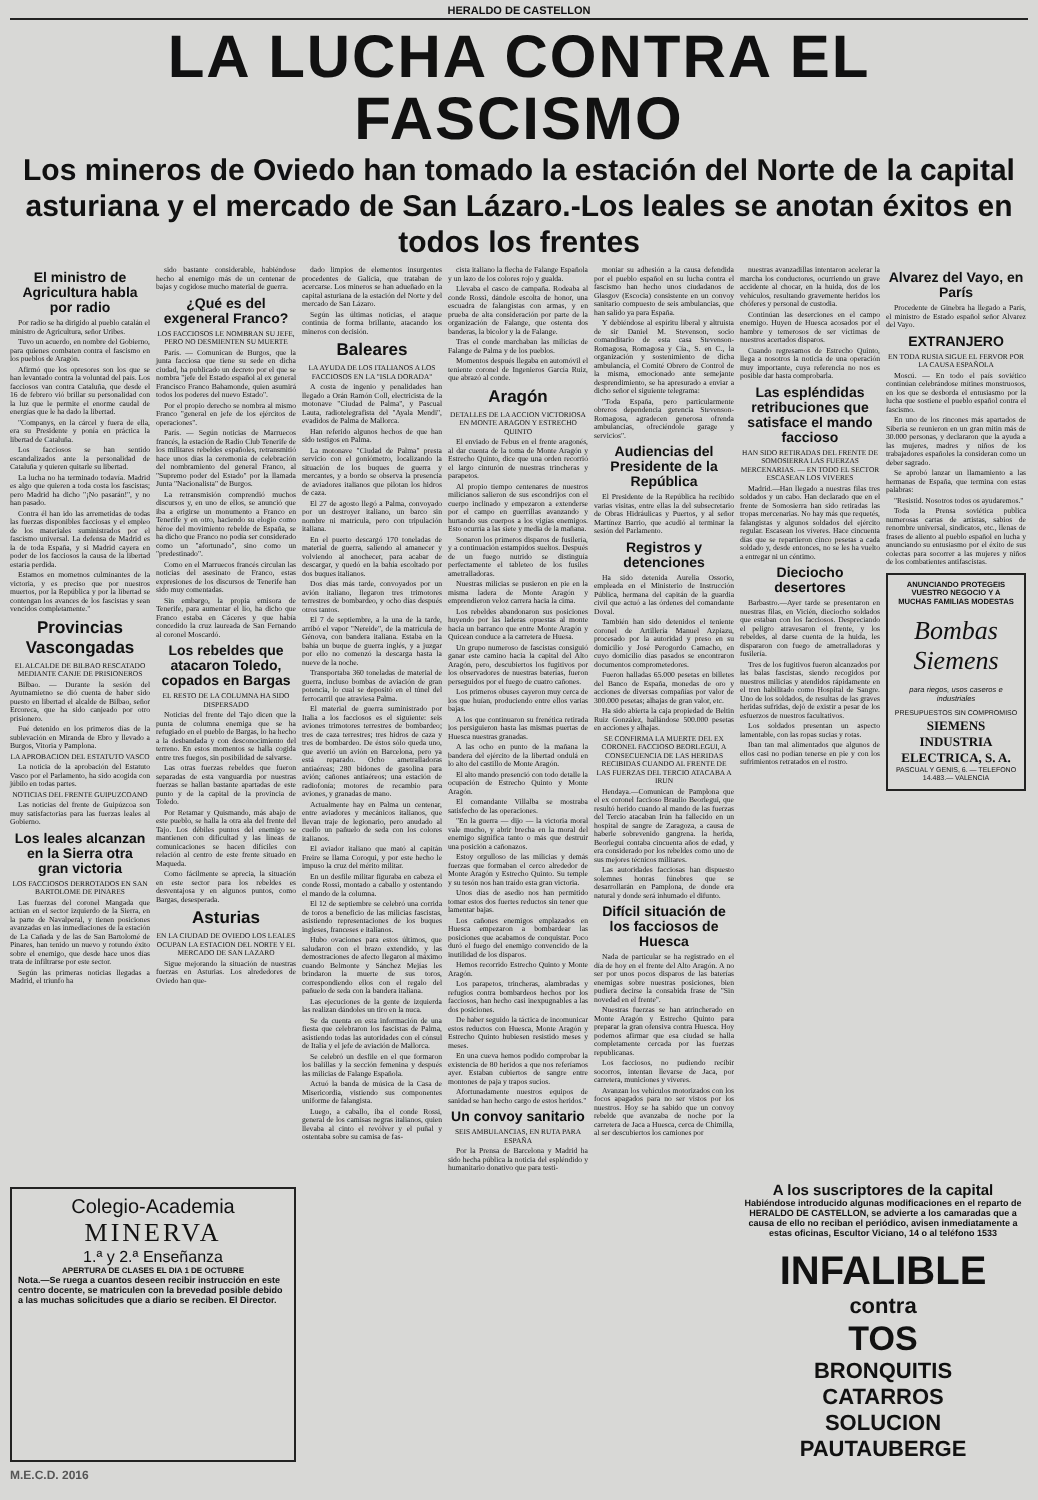HERALDO DE CASTELLON
LA LUCHA CONTRA EL FASCISMO
Los mineros de Oviedo han tomado la estación del Norte de la capital asturiana y el mercado de San Lázaro.-Los leales se anotan éxitos en todos los frentes
El ministro de Agricultura habla por radio
Por radio se ha dirigido al pueblo catalán el ministro de Agricultura, señor Uribes.
Tuvo un acuerdo, en nombre del Gobierno, para quienes combaten contra el fascismo en los pueblos de Aragón.
Afirmó que los opresores son los que se han levantado contra la voluntad del país. Los facciosos van contra Cataluña, que desde el 16 de febrero vió brillar su personalidad con la luz que le permite el enorme caudal de energías que le ha dado la libertad.
"Companys, en la cárcel y fuera de ella, era su Presidente y ponía en práctica la libertad de Cataluña.
Los facciosos se han sentido escandalizados ante la personalidad de Cataluña y quieren quitarle su libertad.
La lucha no ha terminado todavía. Madrid es algo que quieren a toda costa los fascistas; pero Madrid ha dicho "¡No pasarán!", y no han pasado.
Contra él han ido las arremetidas de todas las fuerzas disponibles facciosas y el empleo de los materiales suministrados por el fascismo universal. La defensa de Madrid es la de toda España, y si Madrid cayera en poder de los facciosos la causa de la libertad estaría perdida.
Estamos en mometnos culminantes de la victoria, y es preciso que por nuestros muertos, por la República y por la libertad se contengan los avances de los fascistas y sean vencidos completamente."
Provincias Vascongadas
EL ALCALDE DE BILBAO RESCATADO MEDIANTE CANJE DE PRISIONEROS
Bilbao. — Durante la sesión del Ayutnamietno se dió cuenta de haber sido puesto en libertad el alcalde de Bilbao, señor Ercoreca, que ha sido canjeado por otro prisionero.
Fué detenido en los primeros días de la sublevación en Miranda de Ebro y llevado a Burgos, Vitoria y Pamplona.
LA APROBACION DEL ESTATUTO VASCO
La noticia de la aprobación del Estatuto Vasco por el Parlamento, ha sido acogida con júbilo en todas partes.
NOTICIAS DEL FRENTE GUIPUZCOANO
Las noticias del frente de Guipúzcoa son muy satisfactorias para las fuerzas leales al Gobierno.
Los leales alcanzan en la Sierra otra gran victoria
LOS FACCIOSOS DERROTADOS EN SAN BARTOLOME DE PINARES
Las fuerzas del coronel Mangada que actúan en el sector izquierdo de la Sierra, en la parte de Navalperal, y tienen posiciones avanzadas en las inmediaciones de la estación de La Cañada y de las de San Bartolomé de Pinares, han tenido un nuevo y rotundo éxito sobre el enemigo, que desde hace unos días trata de infiltrarse por este sector.
Según las primeras noticias llegadas a Madrid, el triunfo ha
sido bastante considerable, habiéndose hecho al enemigo más de un centenar de bajas y cogidose mucho material de guerra.
¿Qué es del exgeneral Franco?
LOS FACCIOSOS LE NOMBRAN SU JEFE, PERO NO DESMIENTEN SU MUERTE
París. — Comunican de Burgos, que la junta facciosa que tiene su sede en dicha ciudad, ha publicado un decreto por el que se nombra "jefe del Estado español al ex general Francisco Franco Bahamonde, quien asumirá todos los poderes del nuevo Estado".
Por el propio derecho se nombra al mismo Franco "general en jefe de los ejércitos de operaciones".
París. — Según noticias de Marruecos francés, la estación de Radio Club Tenerife de los militares rebeldes españoles, retransmitió hace unos días la ceremonia de celebración del nombramiento del general Franco, al "Supremo poder del Estado" por la llamada Junta "Nacionalista" de Burgos.
La retransmisión comprendió muchos discursos y, en uno de ellos, se anunció que iba a erigirse un monumento a Franco en Tenerife y en otro, haciendo su elogio como héroe del movimiento rebelde de España, se ha dicho que Franco no podía ser considerado como un "afortunado", sino como un "predestinado".
Como en el Marruecos francés circulan las noticias del asesinato de Franco, estas expresiones de los discursos de Tenerife han sido muy comentadas.
Sin embargo, la propia emisora de Tenerife, para aumentar el lío, ha dicho que Franco estaba en Cáceres y que había concedido la cruz laureada de San Fernando al coronel Moscardó.
Los rebeldes que atacaron Toledo, copados en Bargas
EL RESTO DE LA COLUMNA HA SIDO DISPERSADO
Noticias del frente del Tajo dicen que la punta de columna enemiga que se ha refugiado en el pueblo de Bargas, lo ha hecho a la desbandada y con desconocimiento del terreno. En estos momentos se halla cogida entre tres fuegos, sin posibilidad de salvarse.
Las otras fuerzas rebeldes que fueron separadas de esta vanguardia por nuestras fuerzas se hallan bastante apartadas de este punto y de la capital de la provincia de Toledo.
Por Retamar y Quismando, más abajo de este pueblo, se halla la otra ala del frente del Tajo. Los débiles puntos del enemigo se mantienen con dificultad y las líneas de comunicaciones se hacen difíciles con relación al centro de este frente situado en Maqueda.
Como fácilmente se aprecia, la situación en este sector para los rebeldes es desventajosa y en algunos puntos, como Bargas, desesperada.
Asturias
EN LA CIUDAD DE OVIEDO LOS LEALES OCUPAN LA ESTACION DEL NORTE Y EL MERCADO DE SAN LAZARO
Sigue mejorando la situación de nuestras fuerzas en Asturias. Los alrededores de Oviedo han que-
dado limpios de elementos insurgentes procedentes de Galicia, que trataban de acercarse. Los mineros se han adueñado en la capital asturiana de la estación del Norte y del mercado de San Lázaro.
Según las últimas noticias, el ataque continúa de forma brillante, atacando los mineros con decisión.
Baleares
LA AYUDA DE LOS ITALIANOS A LOS FACCIOSOS EN LA "ISLA DORADA"
A costa de ingenio y penalidades han llegado a Orán Ramón Coll, electricista de la motonave "Ciudad de Palma", y Pascual Lauta, radiotelegrafista del "Ayala Mendi", evadidos de Palma de Mallorca.
Han referido algunos hechos de que han sido testigos en Palma.
La motonave "Ciudad de Palma" presta servicio con el goniómetro, localizando la situación de los buques de guerra y mercantes, y a bordo se observa la presencia de aviadores italianos que pilotan los hidros de caza.
El 27 de agosto llegó a Palma, convoyado por un destroyer italiano, un barco sin nombre ni matrícula, pero con tripulación italiana.
En el puerto descargó 170 toneladas de material de guerra, saliendo al amanecer y volviendo al anochecer, para acabar de descargar, y quedó en la bahía escoltado por dos buques italianos.
Dos días más tarde, convoyados por un avión italiano, llegaron tres trimotores terrestres de bombardeo, y ocho días después otros tantos.
El 7 de septiembre, a la una de la tarde, arribó el vapor "Nereide", de la matrícula de Génova, con bandera italiana. Estaba en la bahía un buque de guerra inglés, y a juzgar por ello no comenzó la descarga hasta la nueve de la noche.
Transportaba 360 toneladas de material de guerra, incluso bombas de aviación de gran potencia, lo cual se depositó en el túnel del ferrocarril que atraviesa Palma.
El material de guerra suministrado por Italia a los facciosos es el siguiente: seis aviones trimotores terrestres de bombardeo; tres de caza terrestres; tres hidros de caza y tres de bombardeo. De éstos sólo queda uno, que averió un avión en Barcelona, pero ya está reparado. Ocho ametralladoras antiaéreas; 280 bidones de gasolina para avión; cañones antiaéreos; una estación de radiofonía; motores de recambio para aviones, y granadas de mano.
Actualmente hay en Palma un centenar, entre aviadores y mecánicos italianos, que llevan traje de legionario, pero anudado al cuello un pañuelo de seda con los colores italianos.
El aviador italiano que mató al capitán Freire se llama Coroqui, y por este hecho le impuso la cruz del mérito militar.
En un desfile militar figuraba en cabeza el conde Rossi, montado a caballo y ostentando el mando de la columna.
El 12 de septiembre se celebró una corrida de toros a beneficio de las milicias fascistas, asistiendo representaciones de los buques ingleses, franceses e italianos.
Hubo ovaciones para estos últimos, que saludaron con el brazo extendido, y las demostraciones de afecto llegaron al máximo cuando Belmonte y Sánchez Mejías les brindaron la muerte de sus toros, correspondiendo ellos con el regalo del pañuelo de seda con la bandera italiana.
Las ejecuciones de la gente de izquierda las realizan dándoles un tiro en la nuca.
Se da cuenta en esta información de una fiesta que celebraron los fascistas de Palma, asistiendo todas las autoridades con el cónsul de Italia y el jefe de aviación de Mallorca.
Se celebró un desfile en el que formaron los balillas y la sección femenina y después las milicias de Falange Española.
Actuó la banda de música de la Casa de Misericordia, vistiendo sus componentes uniforme de falangista.
Luego, a caballo, iba el conde Rossi, general de los camisas negras italianos, quien llevaba al cinto el revólver y el puñal y ostentaba sobre su camisa de fas-
cista italiano la flecha de Falange Española y un lazo de los colores rojo y gualda.
Llevaba el casco de campaña. Rodeaba al conde Rossi, dándole escolta de honor, una escuadra de falangistas con armas, y en prueba de alta consideración por parte de la organización de Falange, que ostenta dos banderas, la bicolor y la de Falange.
Tras el conde marchaban las milicias de Falange de Palma y de los pueblos.
Momentos después llegaba en automóvil el teniente coronel de Ingenieros García Ruiz, que abrazó al conde.
Aragón
DETALLES DE LA ACCION VICTORIOSA EN MONTE ARAGON Y ESTRECHO QUINTO
El enviado de Febus en el frente aragonés, al dar cuenta de la toma de Monte Aragón y Estrecho Quinto, dice que una orden recorrió el largo cinturón de nuestras trincheras y parapetos.
Al propio tiempo centenares de nuestros milicianos salieron de sus escondrijos con el cuerpo inclinado y empezaron a extenderse por el campo en guerrillas avanzando y hurtando sus cuerpos a los vigías enemigos. Esto ocurría a las siete y media de la mañana.
Sonaron los primeros disparos de fusilería, y a continuación estampidos sueltos. Después de un fuego nutrido se distinguía perfectamente el tableteo de los fusiles ametralladoras.
Nuestras milicias se pusieron en pie en la misma ladera de Monte Aragón y emprendieron veloz carrera hacia la cima.
Los rebeldes abandonaron sus posiciones huyendo por las laderas opuestas al monte hacia un barranco que entre Monte Aragón y Quicean conduce a la carretera de Huesa.
Un grupo numeroso de fascistas consiguió ganar este camino hacia la capital del Alto Aragón, pero, descubiertos los fugitivos por los observadores de nuestras baterías, fueron perseguidos por el fuego de cuatro cañones.
Los primeros obuses cayeron muy cerca de los que huían, produciendo entre ellos varias bajas.
A los que continuaron su frenética retirada los persiguieron hasta las mismas puertas de Huesca nuestras granadas.
A las ocho en punto de la mañana la bandera del ejército de la libertad ondulá en lo alto del castillo de Monte Aragón.
El alto mando presenció con todo detalle la ocupación de Estrecho Quinto y Monte Aragón.
El comandante Villalba se mostraba satisfecho de las operaciones.
"En la guerra — dijo — la victoria moral vale mucho, y abrir brecha en la moral del enemigo significa tanto o más que destruir una posición a cañonazos.
Estoy orgulloso de las milicias y demás fuerzas que formaban el cerco alrededor de Monte Aragón y Estrecho Quinto. Su temple y su tesón nos han traído esta gran victoria.
Unos días de asedio nos han permitido tomar estos dos fuertes reductos sin tener que lamentar bajas.
Los cañones enemigos emplazados en Huesca empezaron a bombardear las posiciones que acabamos de conquistar. Poco duró el fuego del enemigo convencido de la inutilidad de los disparos.
Hemos recorrido Estrecho Quinto y Monte Aragón.
Los parapetos, trincheras, alambradas y refugios contra bombardeos hechos por los facciosos, han hecho casi inexpugnables a las dos posiciones.
De haber seguido la táctica de incomunicar estos reductos con Huesca, Monte Aragón y Estrecho Quinto hubiesen resistido meses y meses.
En una cueva hemos podido comprobar la existencia de 80 heridos a que nos referíamos ayer. Estaban cubiertos de sangre entre montones de paja y trapos sucios.
Afortunadamente nuestros equipos de sanidad se han hecho cargo de estos heridos."
Un convoy sanitario
SEIS AMBULANCIAS, EN RUTA PARA ESPAÑA
Por la Prensa de Barcelona y Madrid ha sido hecha pública la noticia del espléndido y humanitario donativo que para testi-
moniar su adhesión a la causa defendida por el pueblo español en su lucha contra el fascismo han hecho unos ciudadanos de Glasgov (Escocia) consistente en un convoy sanitario compuesto de seis ambulancias, que han salido ya para España.
Y debiéndose al espíritu liberal y altruista de sir Daniel M. Stevenson, socio comanditario de esta casa Stevenson-Romagosa, Romagosa y Cía., S. en C., la organización y sostenimiento de dicha ambulancia, el Comité Obrero de Control de la misma, emocionado ante semejante desprendimiento, se ha apresurado a enviar a dicho señor el siguiente telegrama:
"Toda España, pero particularmente obreros dependencia gerencia Stevenson-Romagosa, agradecen generosa ofrenda ambulancias, ofreciéndole garage y servicios".
Audiencias del Presidente de la República
El Presidente de la República ha recibido varias visitas, entre ellas la del subsecretario de Obras Hidráulicas y Puertos, y al señor Martínez Barrio, que acudió al terminar la sesión del Parlamento.
Registros y detenciones
Ha sido detenida Aurelia Ossorio, empleada en el Ministerio de Instrucción Pública, hermana del capitán de la guardia civil que actuó a las órdenes del comandante Doval.
También han sido detenidos el teniente coronel de Artillería Manuel Azpiazu, procesado por la autoridad y preso en su domicilio y José Perogordo Camacho, en cuyo domicilio días pasados se encontraron documentos comprometedores.
Fueron halladas 65.000 pesetas en billetes del Banco de España, monedas de oro y acciones de diversas compañías por valor de 300.000 pesetas; alhajas de gran valor, etc.
Ha sido abierta la caja propiedad de Beltin Ruiz González, hallándose 500.000 pesetas en acciones y alhajas.
SE CONFIRMA LA MUERTE DEL EX CORONEL FACCIOSO BEORLEGUI, A CONSECUENCIA DE LAS HERIDAS RECIBIDAS CUANDO AL FRENTE DE LAS FUERZAS DEL TERCIO ATACABA A IRUN
Hendaya.—Comunican de Pamplona que el ex coronel faccioso Braulio Beorlegui, que resultó herido cuando al mando de las fuerzas del Tercio atacaban Irún ha fallecido en un hospital de sangre de Zaragoza, a causa de haberle sobrevenido gangrena. la herida, Beorlegui contaba cincuenta años de edad, y era considerado por los rebeldes como uno de sus mejores técnicos militares.
Las autoridades facciosas han dispuesto solemnes honras fúnebres que se desarrollarán en Pamplona, de donde era natural y donde será inhumado el difunto.
Difícil situación de los facciosos de Huesca
Nada de particular se ha registrado en el día de hoy en el frente del Alto Aragón. A no ser por unos pocos disparos de las baterías enemigas sobre nuestras posiciones, bien pudiera decirse la consabida frase de "Sin novedad en el frente".
Nuestras fuerzas se han atrincherado en Monte Aragón y Estrecho Quinto para preparar la gran ofensiva contra Huesca. Hoy podemos afirmar que esa ciudad se halla completamente cercada por las fuerzas republicanas.
Los facciosos, no pudiendo recibir socorros, intentan llevarse de Jaca, por carretera, municiones y víveres.
Avanzan los vehículos motorizados con los focos apagados para no ser vistos por los nuestros. Hoy se ha sabido que un convoy rebelde que avanzaba de noche por la carretera de Jaca a Huesca, cerca de Chimilla, al ser descubiertos los camiones por
nuestras avanzadillas intentaron acelerar la marcha los conductores, ocurriendo un grave accidente al chocar, en la huida, dos de los vehículos, resultando gravemente heridos los chóferes y personal de custodia.
Continúan las deserciones en el campo enemigo. Huyen de Huesca acosados por el hambre y temerosos de ser víctimas de nuestros acertados disparos.
Cuando regresamos de Estrecho Quinto, llega a nosotros la noticia de una operación muy importante, cuya referencia no nos es posible dar hasta comprobarla.
Las espléndidas retribuciones que satisface el mando faccioso
HAN SIDO RETIRADAS DEL FRENTE DE SOMOSIERRA LAS FUERZAS MERCENARIAS. — EN TODO EL SECTOR ESCASEAN LOS VIVERES
Madrid.—Han llegado a nuestras filas tres soldados y un cabo. Han declarado que en el frente de Somosierra han sido retiradas las tropas mercenarias. No hay más que requetés, falangistas y algunos soldados del ejército regular. Escasean los víveres. Hace cincuenta días que se repartieron cinco pesetas a cada soldado y, desde entonces, no se les ha vuelto a entregar ni un céntimo.
Dieciocho desertores
Barbastro.—Ayer tarde se presentaron en nuestras filas, en Vicién, dieciocho soldados que estaban con los facciosos. Despreciando el peligro atravesaron el frente, y los rebeldes, al darse cuenta de la huida, les dispararon con fuego de ametralladoras y fusilería.
Tres de los fugitivos fueron alcanzados por las balas fascistas, siendo recogidos por nuestros milicias y atendidos rápidamente en el tren habilitado como Hospital de Sangre. Uno de los soldados, de resultas de las graves heridas sufridas, dejó de existir a pesar de los esfuerzos de nuestros facultativos.
Los soldados presentan un aspecto lamentable, con las ropas sucias y rotas.
Iban tan mal alimentados que algunos de ellos casi no podían tenerse en pie y con los sufrimientos retratados en el rostro.
Alvarez del Vayo, en París
Procedente de Ginebra ha llegado a París, el ministro de Estado español señor Alvarez del Vayo.
EXTRANJERO
EN TODA RUSIA SIGUE EL FERVOR POR LA CAUSA ESPAÑOLA
Moscú. — En todo el país soviético continúan celebrándose mítines monstruosos, en los que se desborda el entusiasmo por la lucha que sostiene el pueblo español contra el fascismo.
En uno de los rincones más apartados de Siberia se reunieron en un gran mitin más de 30.000 personas, y declararon que la ayuda a las mujeres, madres y niños de los trabajadores españoles la consideran como un deber sagrado.
Se aprobó lanzar un llamamiento a las hermanas de España, que termina con estas palabras:
"Resistid. Nosotros todos os ayudaremos."
Toda la Prensa soviética publica numerosas cartas de artistas, sabios de renombre universal, sindicatos, etc., llenas de frases de aliento al pueblo español en lucha y anunciando su entusiasmo por el éxito de sus colectas para socorrer a las mujeres y niños de los combatientes antifascistas.
ANUNCIANDO PROTEGEIS VUESTRO NEGOCIO Y A MUCHAS FAMILIAS MODESTAS
Bombas
Siemens
para riegos, usos caseros e industriales
PRESUPUESTOS SIN COMPROMISO
SIEMENS INDUSTRIA ELECTRICA, S. A.
PASCUAL Y GENIS, 6. — TELEFONO 14.483.— VALENCIA
Colegio-Academia
MINERVA
1.ª y 2.ª Enseñanza
APERTURA DE CLASES EL DIA 1 DE OCTUBRE
Nota.—Se ruega a cuantos deseen recibir instrucción en este centro docente, se matriculen con la brevedad posible debido a las muchas solicitudes que a diario se reciben. El Director.
A los suscriptores de la capital
Habiéndose introducido algunas modificaciones en el reparto de HERALDO DE CASTELLON, se advierte a los camaradas que a causa de ello no reciban el periódico, avisen inmediatamente a estas oficinas, Escultor Viciano, 14 o al teléfono 1533
INFALIBLE
contra
TOS
BRONQUITIS
CATARROS
SOLUCION
PAUTAUBERGE
M.E.C.D. 2016